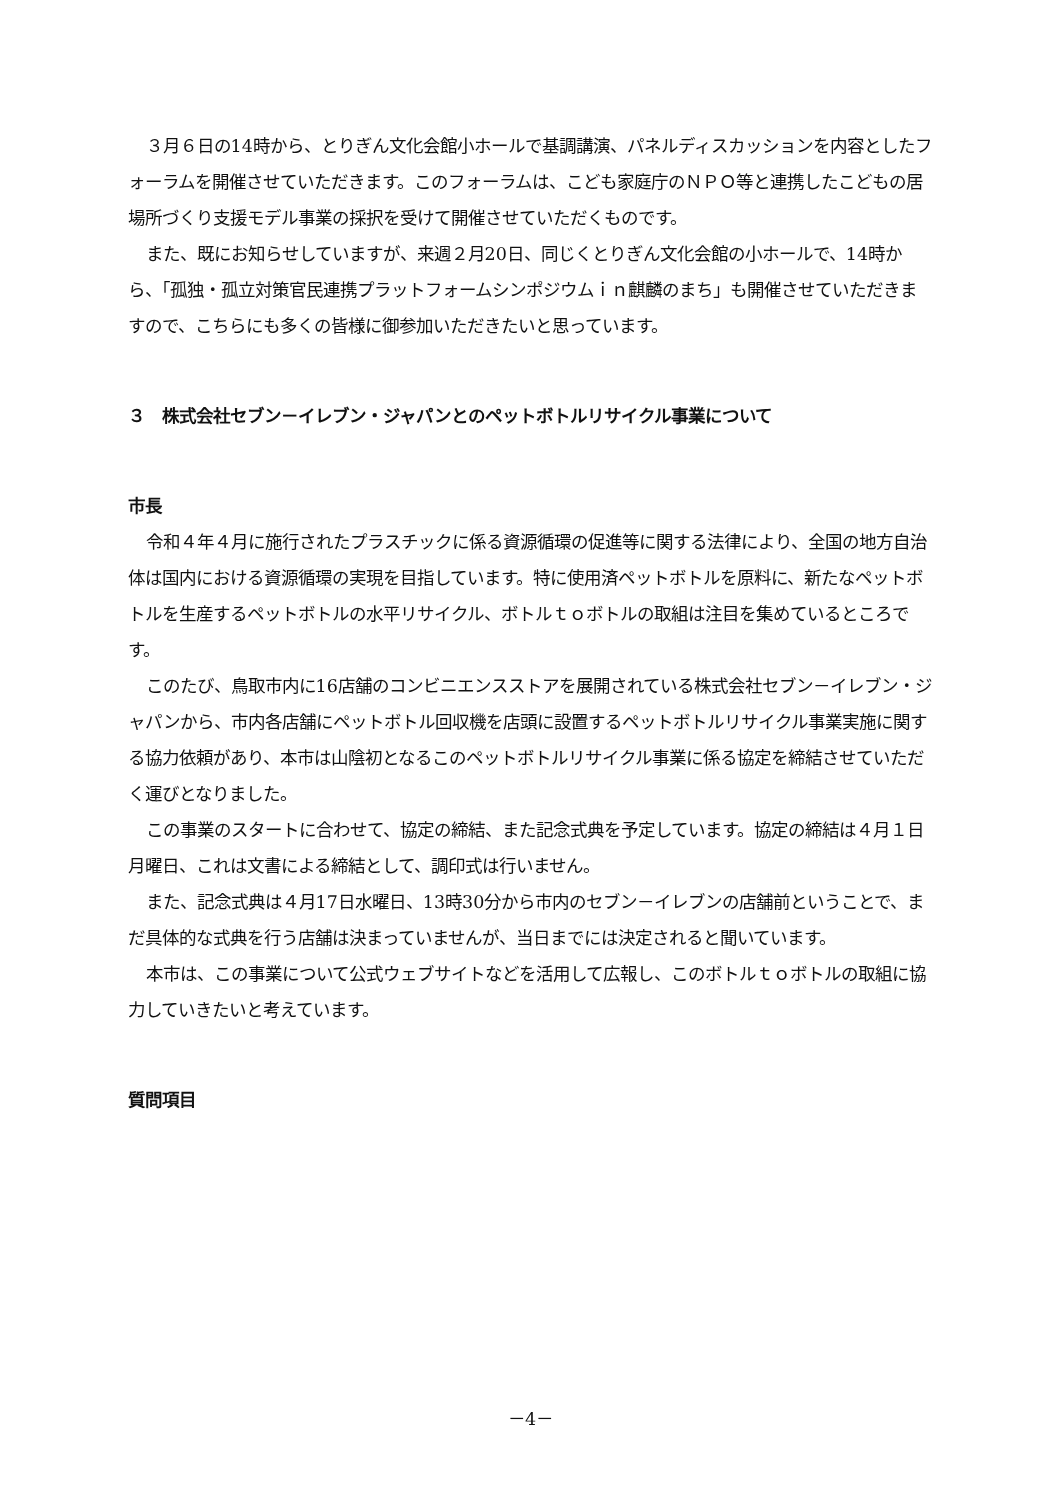３月６日の14時から、とりぎん文化会館小ホールで基調講演、パネルディスカッションを内容としたフォーラムを開催させていただきます。このフォーラムは、こども家庭庁のＮＰＯ等と連携したこどもの居場所づくり支援モデル事業の採択を受けて開催させていただくものです。
また、既にお知らせしていますが、来週２月20日、同じくとりぎん文化会館の小ホールで、14時から、「孤独・孤立対策官民連携プラットフォームシンポジウムｉｎ麒麟のまち」も開催させていただきますので、こちらにも多くの皆様に御参加いただきたいと思っています。
３　株式会社セブン－イレブン・ジャパンとのペットボトルリサイクル事業について
市長
令和４年４月に施行されたプラスチックに係る資源循環の促進等に関する法律により、全国の地方自治体は国内における資源循環の実現を目指しています。特に使用済ペットボトルを原料に、新たなペットボトルを生産するペットボトルの水平リサイクル、ボトルｔｏボトルの取組は注目を集めているところです。
このたび、鳥取市内に16店舗のコンビニエンスストアを展開されている株式会社セブン－イレブン・ジャパンから、市内各店舗にペットボトル回収機を店頭に設置するペットボトルリサイクル事業実施に関する協力依頼があり、本市は山陰初となるこのペットボトルリサイクル事業に係る協定を締結させていただく運びとなりました。
この事業のスタートに合わせて、協定の締結、また記念式典を予定しています。協定の締結は４月１日月曜日、これは文書による締結として、調印式は行いません。
また、記念式典は４月17日水曜日、13時30分から市内のセブン－イレブンの店舗前ということで、まだ具体的な式典を行う店舗は決まっていませんが、当日までには決定されると聞いています。
本市は、この事業について公式ウェブサイトなどを活用して広報し、このボトルｔｏボトルの取組に協力していきたいと考えています。
質問項目
－4－